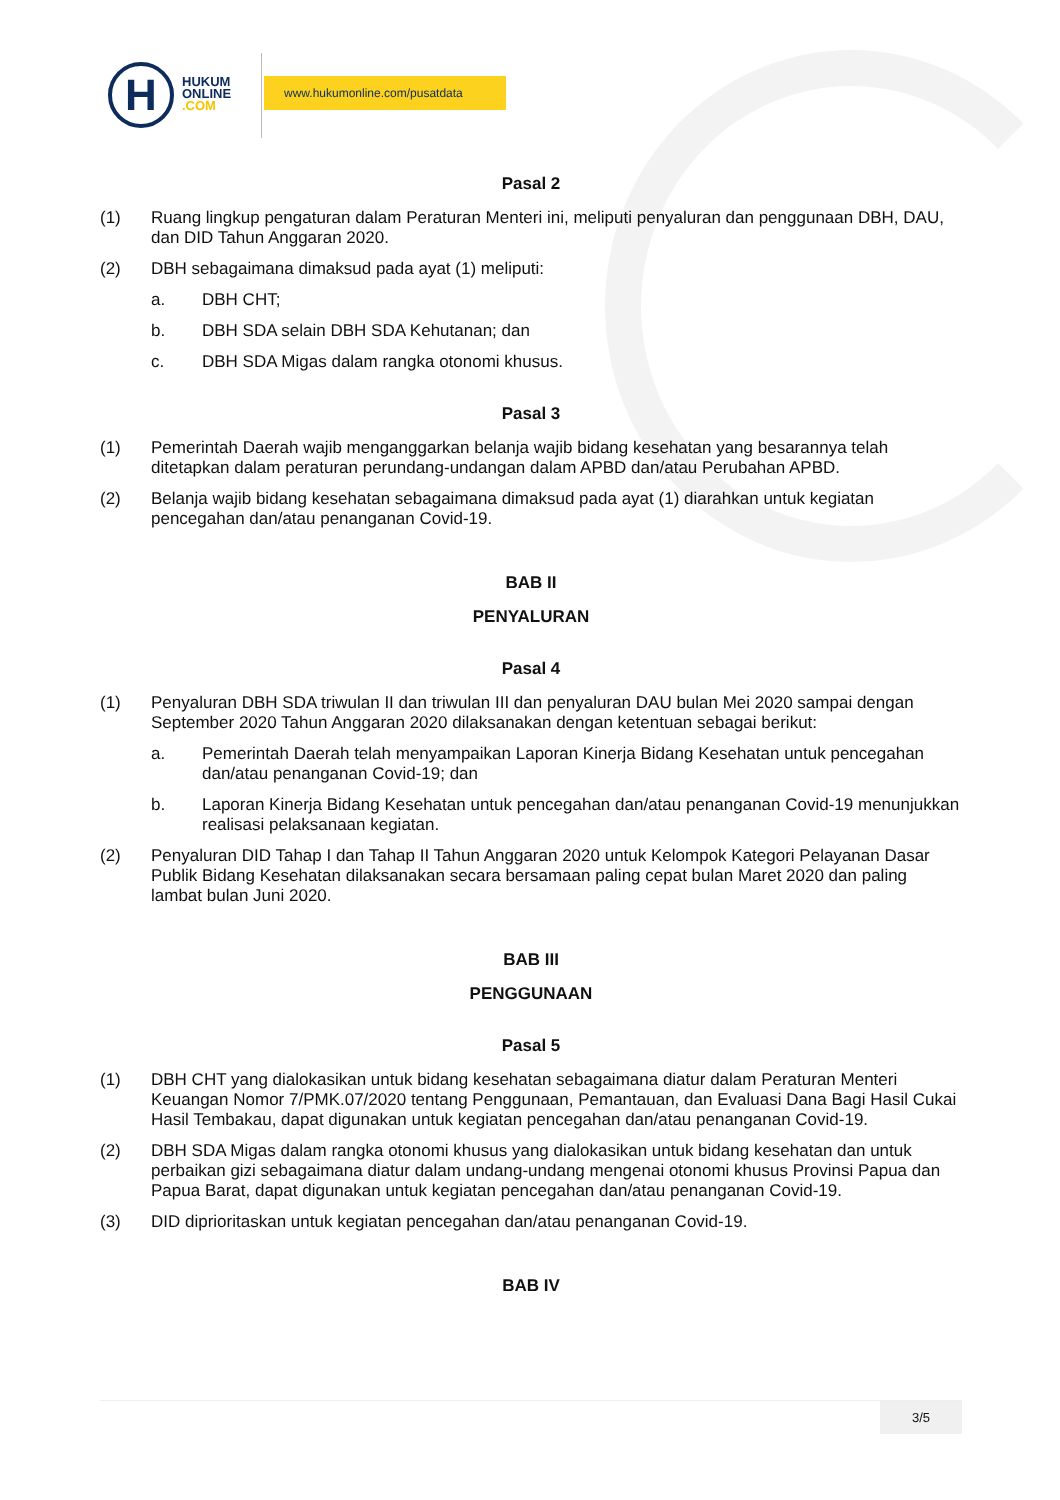H
HUKUM
ONLINE
.COM
www.hukumonline.com/pusatdata
Pasal 2
(1) Ruang lingkup pengaturan dalam Peraturan Menteri ini, meliputi penyaluran dan penggunaan DBH, DAU, dan DID Tahun Anggaran 2020.
(2) DBH sebagaimana dimaksud pada ayat (1) meliputi:
a. DBH CHT;
b. DBH SDA selain DBH SDA Kehutanan; dan
c. DBH SDA Migas dalam rangka otonomi khusus.
Pasal 3
(1) Pemerintah Daerah wajib menganggarkan belanja wajib bidang kesehatan yang besarannya telah ditetapkan dalam peraturan perundang-undangan dalam APBD dan/atau Perubahan APBD.
(2) Belanja wajib bidang kesehatan sebagaimana dimaksud pada ayat (1) diarahkan untuk kegiatan pencegahan dan/atau penanganan Covid-19.
BAB II
PENYALURAN
Pasal 4
(1) Penyaluran DBH SDA triwulan II dan triwulan III dan penyaluran DAU bulan Mei 2020 sampai dengan September 2020 Tahun Anggaran 2020 dilaksanakan dengan ketentuan sebagai berikut:
a. Pemerintah Daerah telah menyampaikan Laporan Kinerja Bidang Kesehatan untuk pencegahan dan/atau penanganan Covid-19; dan
b. Laporan Kinerja Bidang Kesehatan untuk pencegahan dan/atau penanganan Covid-19 menunjukkan realisasi pelaksanaan kegiatan.
(2) Penyaluran DID Tahap I dan Tahap II Tahun Anggaran 2020 untuk Kelompok Kategori Pelayanan Dasar Publik Bidang Kesehatan dilaksanakan secara bersamaan paling cepat bulan Maret 2020 dan paling lambat bulan Juni 2020.
BAB III
PENGGUNAAN
Pasal 5
(1) DBH CHT yang dialokasikan untuk bidang kesehatan sebagaimana diatur dalam Peraturan Menteri Keuangan Nomor 7/PMK.07/2020 tentang Penggunaan, Pemantauan, dan Evaluasi Dana Bagi Hasil Cukai Hasil Tembakau, dapat digunakan untuk kegiatan pencegahan dan/atau penanganan Covid-19.
(2) DBH SDA Migas dalam rangka otonomi khusus yang dialokasikan untuk bidang kesehatan dan untuk perbaikan gizi sebagaimana diatur dalam undang-undang mengenai otonomi khusus Provinsi Papua dan Papua Barat, dapat digunakan untuk kegiatan pencegahan dan/atau penanganan Covid-19.
(3) DID diprioritaskan untuk kegiatan pencegahan dan/atau penanganan Covid-19.
BAB IV
3/5